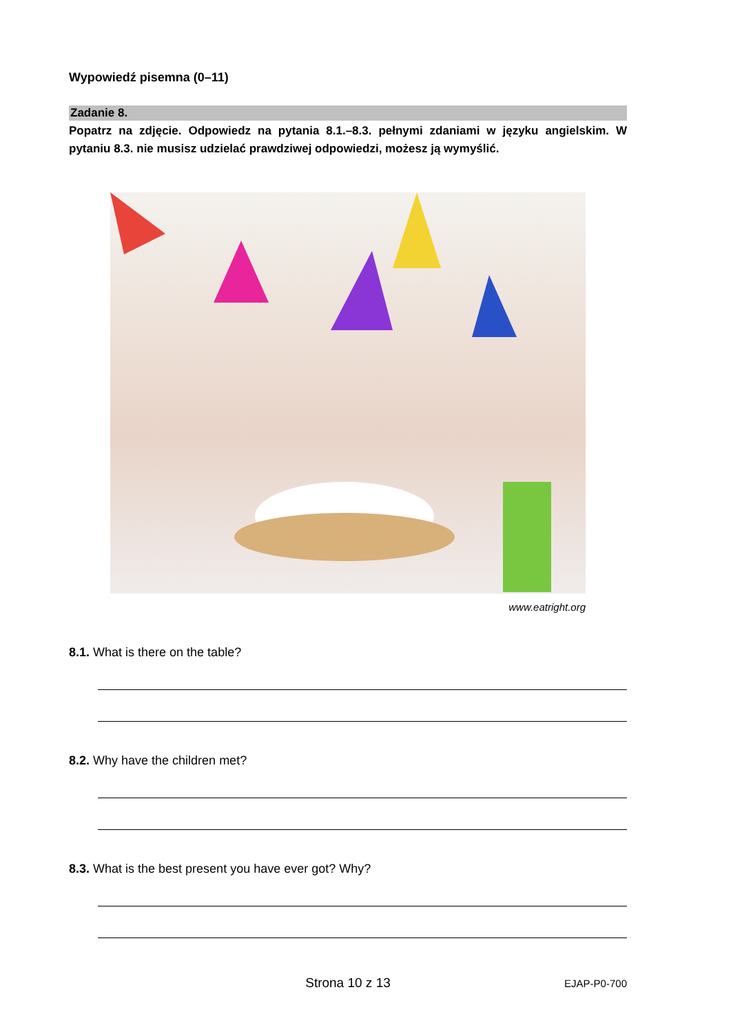Wypowiedź pisemna (0–11)
Zadanie 8.
Popatrz na zdjęcie. Odpowiedz na pytania 8.1.–8.3. pełnymi zdaniami w języku angielskim. W pytaniu 8.3. nie musisz udzielać prawdziwej odpowiedzi, możesz ją wymyślić.
www.eatright.org
8.1. What is there on the table?
8.2. Why have the children met?
8.3. What is the best present you have ever got? Why?
Strona 10 z 13 EJAP-P0-700